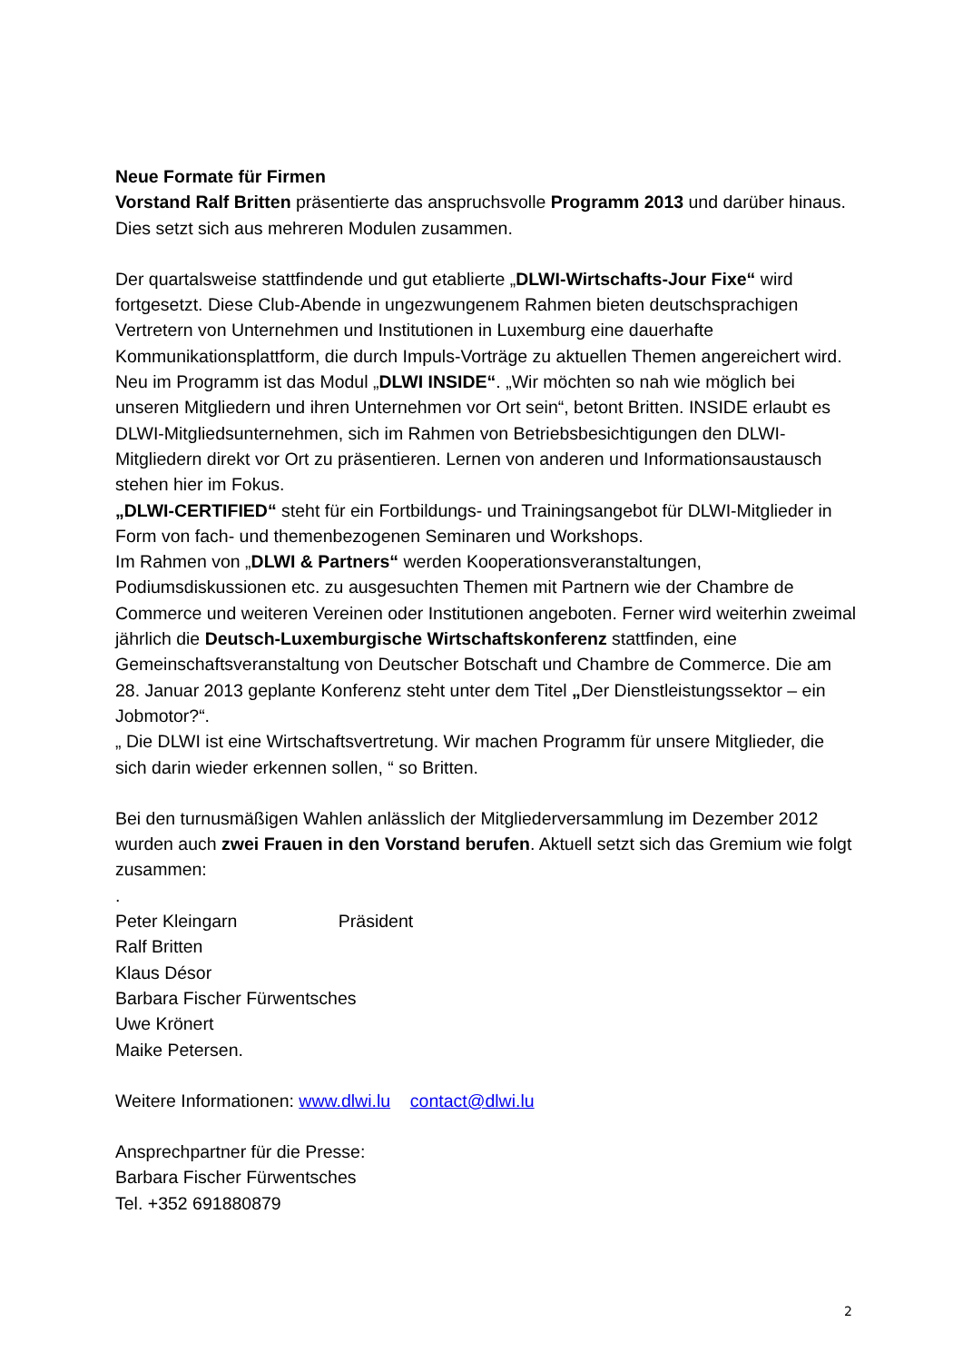Neue Formate für Firmen
Vorstand Ralf Britten präsentierte das anspruchsvolle Programm 2013 und darüber hinaus. Dies setzt sich aus mehreren Modulen zusammen.
Der quartalsweise stattfindende und gut etablierte „DLWI-Wirtschafts-Jour Fixe“ wird fortgesetzt. Diese Club-Abende in ungezwungenem Rahmen bieten deutschsprachigen Vertretern von Unternehmen und Institutionen in Luxemburg eine dauerhafte Kommunikationsplattform, die durch Impuls-Vorträge zu aktuellen Themen angereichert wird.
Neu im Programm ist das Modul „DLWI INSIDE“. „Wir möchten so nah wie möglich bei unseren Mitgliedern und ihren Unternehmen vor Ort sein“, betont Britten. INSIDE erlaubt es DLWI-Mitgliedsunternehmen, sich im Rahmen von Betriebsbesichtigungen den DLWI-Mitgliedern direkt vor Ort zu präsentieren. Lernen von anderen und Informationsaustausch stehen hier im Fokus.
„DLWI-CERTIFIED“ steht für ein Fortbildungs- und Trainingsangebot für DLWI-Mitglieder in Form von fach- und themenbezogenen Seminaren und Workshops.
Im Rahmen von „DLWI & Partners“ werden Kooperationsveranstaltungen, Podiumsdiskussionen etc. zu ausgesuchten Themen mit Partnern wie der Chambre de Commerce und weiteren Vereinen oder Institutionen angeboten. Ferner wird weiterhin zweimal jährlich die Deutsch-Luxemburgische Wirtschaftskonferenz stattfinden, eine Gemeinschaftsveranstaltung von Deutscher Botschaft und Chambre de Commerce. Die am 28. Januar 2013 geplante Konferenz steht unter dem Titel „Der Dienstleistungssektor – ein Jobmotor?“.
„ Die DLWI ist eine Wirtschaftsvertretung. Wir machen Programm für unsere Mitglieder, die sich darin wieder erkennen sollen, “ so Britten.
Bei den turnusmäßigen Wahlen anlässlich der Mitgliederversammlung im Dezember 2012 wurden auch zwei Frauen in den Vorstand berufen. Aktuell setzt sich das Gremium wie folgt zusammen:
.
Peter Kleingarn Präsident
Ralf Britten
Klaus Désor
Barbara Fischer Fürwentsches
Uwe Krönert
Maike Petersen.
Weitere Informationen: www.dlwi.lu contact@dlwi.lu
Ansprechpartner für die Presse:
Barbara Fischer Fürwentsches
Tel. +352 691880879
2